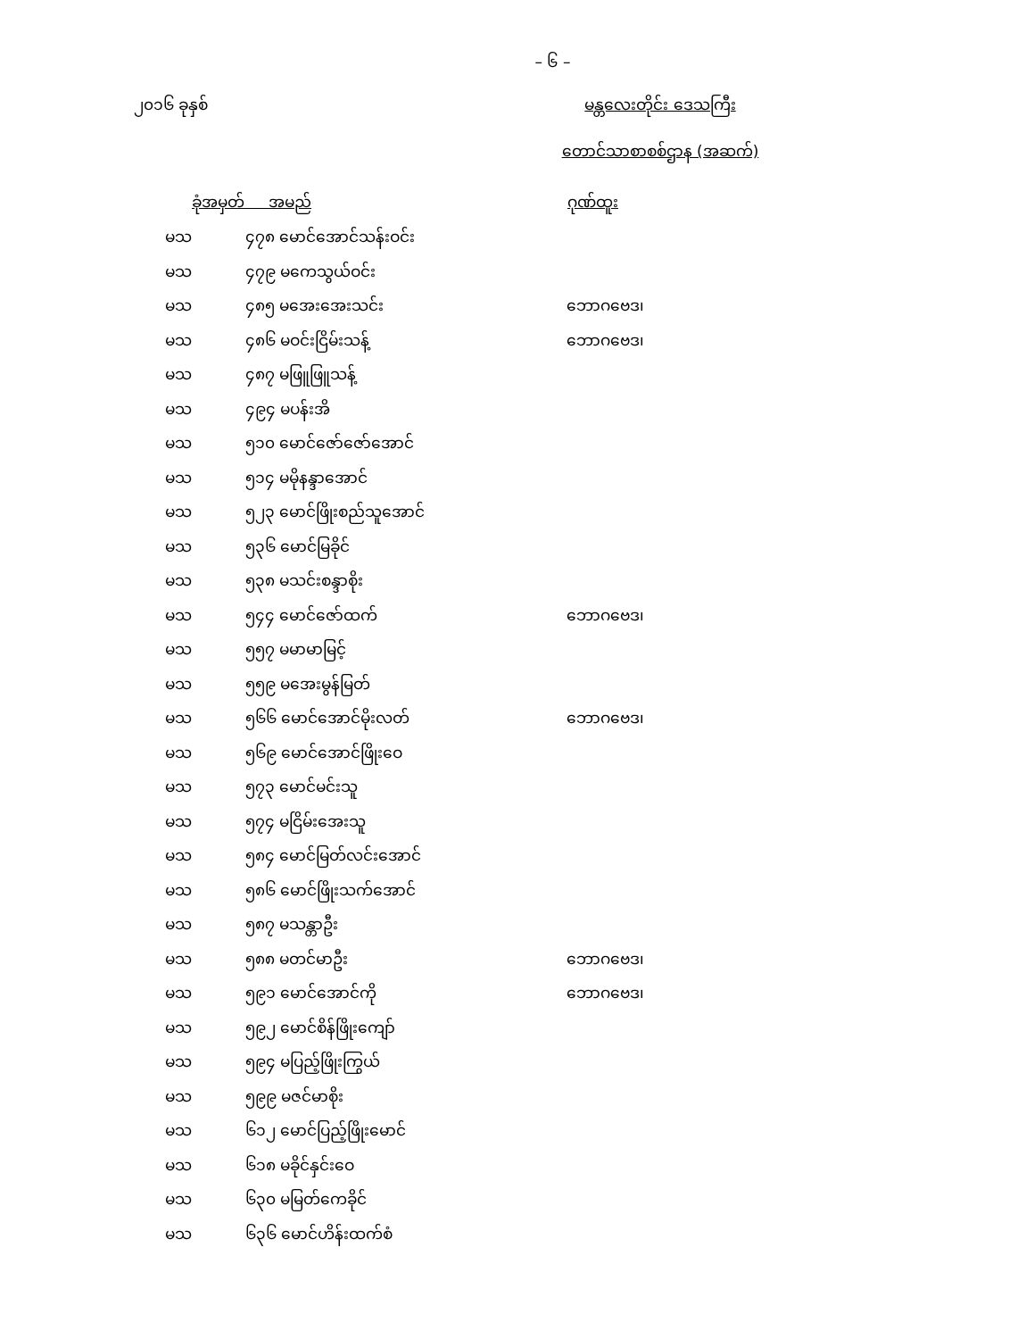– ၆ –
၂၀၁၆ ခုနှစ် မန္တလေးတိုင်း ဒေသကြီး
တောင်သာစာစစ်ဌာန (အဆက်)
| ခုံအမှတ် အမည် | | ဂုဏ်ထူး |
| --- | --- | --- |
| မသ | ၄၇၈ မောင်အောင်သန်းဝင်း | |
| မသ | ၄၇၉ မကေသွယ်ဝင်း | |
| မသ | ၄၈၅ မအေးအေးသင်း | ဘောဂဗေဒ၊ |
| မသ | ၄၈၆ မဝင်းငြိမ်းသန့် | ဘောဂဗေဒ၊ |
| မသ | ၄၈၇ မဖြူဖြူသန့် | |
| မသ | ၄၉၄ မပန်းအိ | |
| မသ | ၅၁၀ မောင်ဇော်ဇော်အောင် | |
| မသ | ၅၁၄ မမိုနန္ဒာအောင် | |
| မသ | ၅၂၃ မောင်ဖြိုးစည်သူအောင် | |
| မသ | ၅၃၆ မောင်မြခိုင် | |
| မသ | ၅၃၈ မသင်းစန္ဒာစိုး | |
| မသ | ၅၄၄ မောင်ဇော်ထက် | ဘောဂဗေဒ၊ |
| မသ | ၅၅၇ မမာမာမြင့် | |
| မသ | ၅၅၉ မအေးမွန်မြတ် | |
| မသ | ၅၆၆ မောင်အောင်မိုးလတ် | ဘောဂဗေဒ၊ |
| မသ | ၅၆၉ မောင်အောင်ဖြိုးဝေ | |
| မသ | ၅၇၃ မောင်မင်းသူ | |
| မသ | ၅၇၄ မငြိမ်းအေးသူ | |
| မသ | ၅၈၄ မောင်မြတ်လင်းအောင် | |
| မသ | ၅၈၆ မောင်ဖြိုးသက်အောင် | |
| မသ | ၅၈၇ မသန္တာဦး | |
| မသ | ၅၈၈ မတင်မာဦး | ဘောဂဗေဒ၊ |
| မသ | ၅၉၁ မောင်အောင်ကို | ဘောဂဗေဒ၊ |
| မသ | ၅၉၂ မောင်စိန်ဖြိုးကျော် | |
| မသ | ၅၉၄ မပြည့်ဖြိုးကြွယ် | |
| မသ | ၅၉၉ မဇင်မာစိုး | |
| မသ | ၆၁၂ မောင်ပြည့်ဖြိုးမောင် | |
| မသ | ၆၁၈ မခိုင်နှင်းဝေ | |
| မသ | ၆၃၀ မမြတ်ကေခိုင် | |
| မသ | ၆၃၆ မောင်ဟိန်းထက်စံ | |